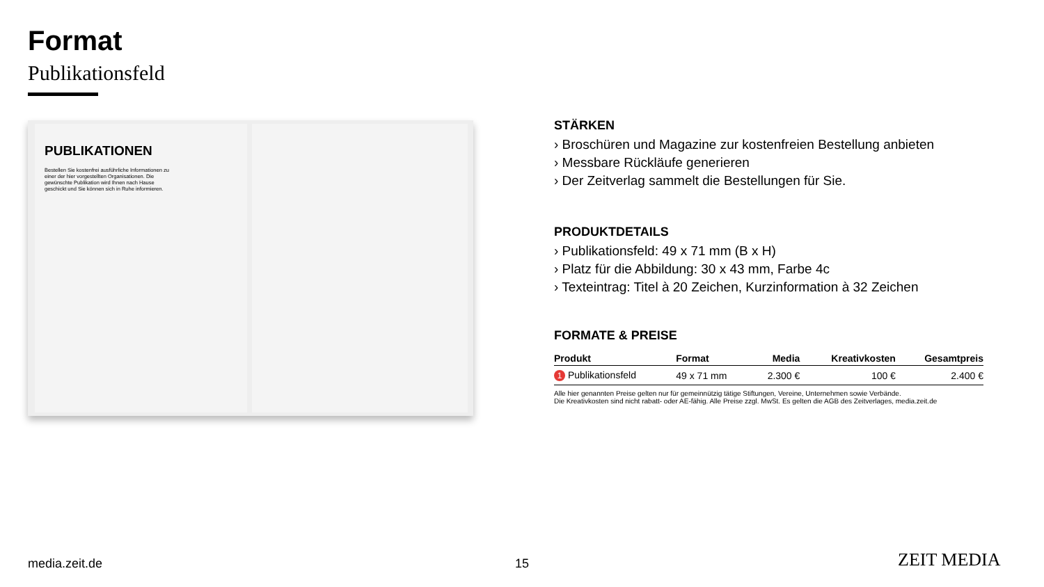Format
Publikationsfeld
PUBLIKATIONEN
Bestellen Sie kostenfrei ausführliche Informationen zu einer der hier vorgestellten Organisationen. Die gewünschte Publikation wird Ihnen nach Hause geschickt und Sie können sich in Ruhe informieren.
STÄRKEN
› Broschüren und Magazine zur kostenfreien Bestellung anbieten
› Messbare Rückläufe generieren
› Der Zeitverlag sammelt die Bestellungen für Sie.
PRODUKTDETAILS
› Publikationsfeld: 49 x 71 mm (B x H)
› Platz für die Abbildung: 30 x 43 mm, Farbe 4c
› Texteintrag: Titel à 20 Zeichen, Kurzinformation à 32 Zeichen
FORMATE & PREISE
| Produkt | Format | Media | Kreativkosten | Gesamtpreis |
| --- | --- | --- | --- | --- |
| 1 Publikationsfeld | 49 x 71 mm | 2.300 € | 100 € | 2.400 € |
Alle hier genannten Preise gelten nur für gemeinnützig tätige Stiftungen, Vereine, Unternehmen sowie Verbände.
Die Kreativkosten sind nicht rabatt- oder AE-fähig. Alle Preise zzgl. MwSt. Es gelten die AGB des Zeitverlages, media.zeit.de
media.zeit.de 15 ZEIT MEDIA